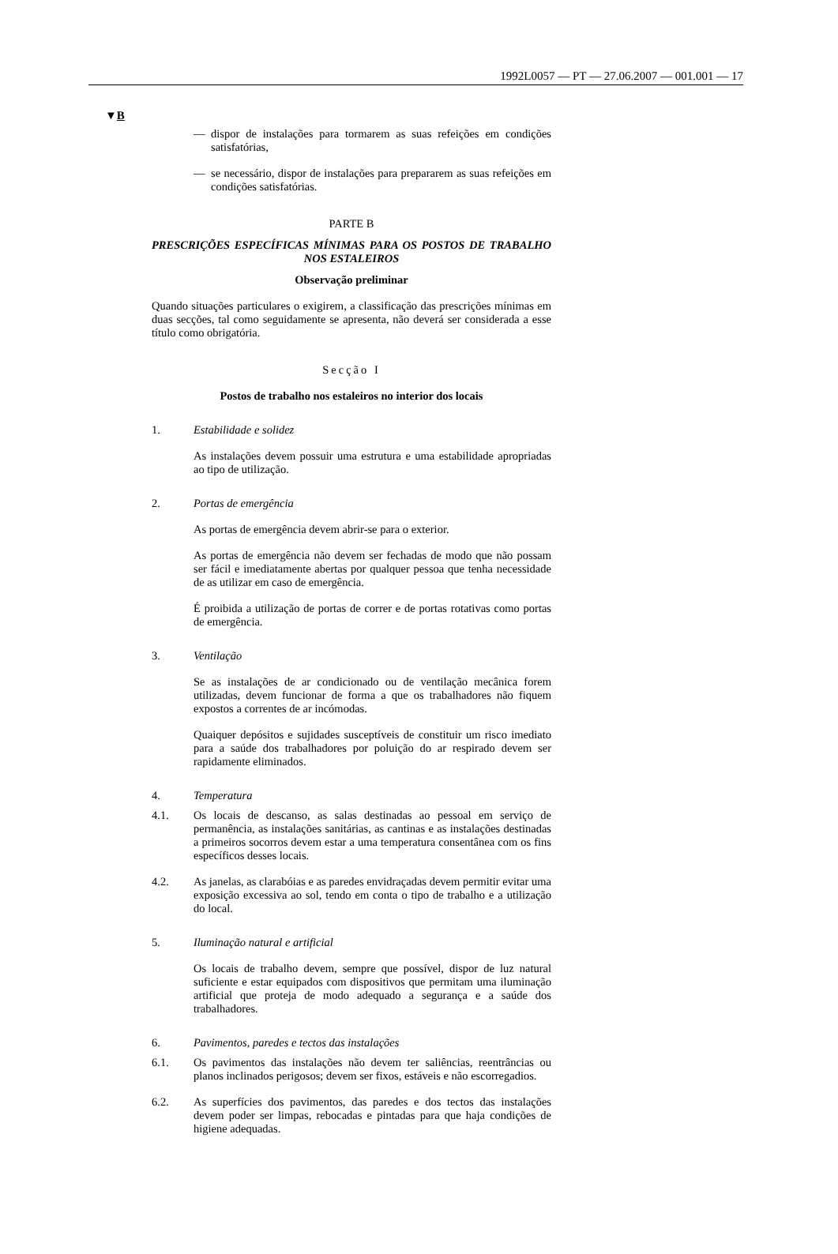1992L0057 — PT — 27.06.2007 — 001.001 — 17
▼B
— dispor de instalações para tormarem as suas refeições em condições satisfatórias,
— se necessário, dispor de instalações para prepararem as suas refeições em condições satisfatórias.
PARTE B
PRESCRIÇÕES ESPECÍFICAS MÍNIMAS PARA OS POSTOS DE TRABALHO NOS ESTALEIROS
Observação preliminar
Quando situações particulares o exigirem, a classificação das prescrições mínimas em duas secções, tal como seguidamente se apresenta, não deverá ser considerada a esse título como obrigatória.
Secção I
Postos de trabalho nos estaleiros no interior dos locais
1. Estabilidade e solidez
As instalações devem possuir uma estrutura e uma estabilidade apropriadas ao tipo de utilização.
2. Portas de emergência
As portas de emergência devem abrir-se para o exterior.
As portas de emergência não devem ser fechadas de modo que não possam ser fácil e imediatamente abertas por qualquer pessoa que tenha necessidade de as utilizar em caso de emergência.
É proibida a utilização de portas de correr e de portas rotativas como portas de emergência.
3. Ventilação
Se as instalações de ar condicionado ou de ventilação mecânica forem utilizadas, devem funcionar de forma a que os trabalhadores não fiquem expostos a correntes de ar incómodas.
Quaiquer depósitos e sujidades susceptíveis de constituir um risco imediato para a saúde dos trabalhadores por poluição do ar respirado devem ser rapidamente eliminados.
4. Temperatura
4.1. Os locais de descanso, as salas destinadas ao pessoal em serviço de permanência, as instalações sanitárias, as cantinas e as instalações destinadas a primeiros socorros devem estar a uma temperatura consentânea com os fins específicos desses locais.
4.2. As janelas, as clarabóias e as paredes envidraçadas devem permitir evitar uma exposição excessiva ao sol, tendo em conta o tipo de trabalho e a utilização do local.
5. Iluminação natural e artificial
Os locais de trabalho devem, sempre que possível, dispor de luz natural suficiente e estar equipados com dispositivos que permitam uma iluminação artificial que proteja de modo adequado a segurança e a saúde dos trabalhadores.
6. Pavimentos, paredes e tectos das instalações
6.1. Os pavimentos das instalações não devem ter saliências, reentrâncias ou planos inclinados perigosos; devem ser fixos, estáveis e não escorregadios.
6.2. As superfícies dos pavimentos, das paredes e dos tectos das instalações devem poder ser limpas, rebocadas e pintadas para que haja condições de higiene adequadas.